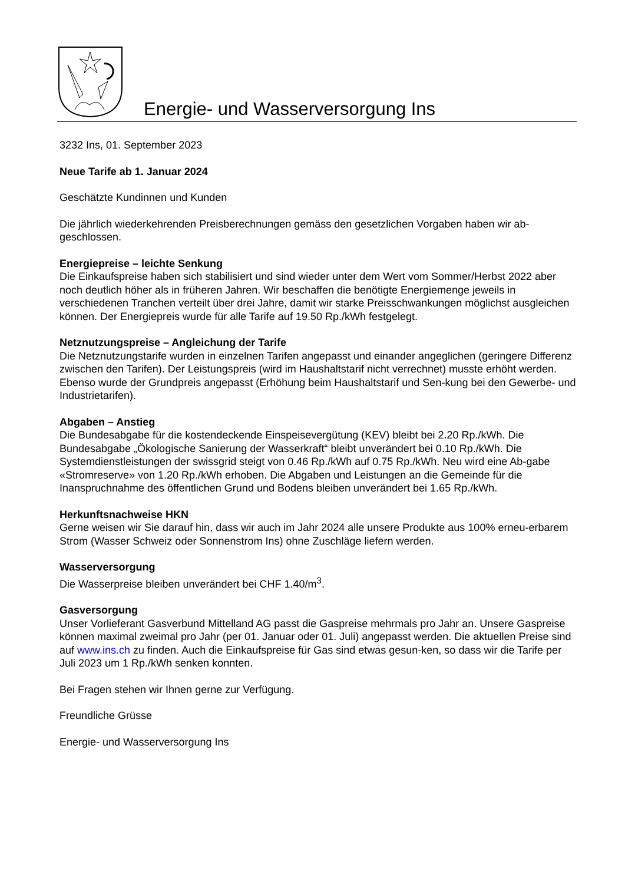Energie- und Wasserversorgung Ins
3232 Ins, 01. September 2023
Neue Tarife ab 1. Januar 2024
Geschätzte Kundinnen und Kunden
Die jährlich wiederkehrenden Preisberechnungen gemäss den gesetzlichen Vorgaben haben wir ab-geschlossen.
Energiepreise – leichte Senkung
Die Einkaufspreise haben sich stabilisiert und sind wieder unter dem Wert vom Sommer/Herbst 2022 aber noch deutlich höher als in früheren Jahren. Wir beschaffen die benötigte Energiemenge jeweils in verschiedenen Tranchen verteilt über drei Jahre, damit wir starke Preisschwankungen möglichst ausgleichen können. Der Energiepreis wurde für alle Tarife auf 19.50 Rp./kWh festgelegt.
Netznutzungspreise – Angleichung der Tarife
Die Netznutzungstarife wurden in einzelnen Tarifen angepasst und einander angeglichen (geringere Differenz zwischen den Tarifen). Der Leistungspreis (wird im Haushaltstarif nicht verrechnet) musste erhöht werden. Ebenso wurde der Grundpreis angepasst (Erhöhung beim Haushaltstarif und Sen-kung bei den Gewerbe- und Industrietarifen).
Abgaben – Anstieg
Die Bundesabgabe für die kostendeckende Einspeisevergütung (KEV) bleibt bei 2.20 Rp./kWh. Die Bundesabgabe „Ökologische Sanierung der Wasserkraft“ bleibt unverändert bei 0.10 Rp./kWh. Die Systemdienstleistungen der swissgrid steigt von 0.46 Rp./kWh auf 0.75 Rp./kWh. Neu wird eine Ab-gabe «Stromreserve» von 1.20 Rp./kWh erhoben. Die Abgaben und Leistungen an die Gemeinde für die Inanspruchnahme des öffentlichen Grund und Bodens bleiben unverändert bei 1.65 Rp./kWh.
Herkunftsnachweise HKN
Gerne weisen wir Sie darauf hin, dass wir auch im Jahr 2024 alle unsere Produkte aus 100% erneu-erbarem Strom (Wasser Schweiz oder Sonnenstrom Ins) ohne Zuschläge liefern werden.
Wasserversorgung
Die Wasserpreise bleiben unverändert bei CHF 1.40/m<sup>3</sup>.
Gasversorgung
Unser Vorlieferant Gasverbund Mittelland AG passt die Gaspreise mehrmals pro Jahr an. Unsere Gaspreise können maximal zweimal pro Jahr (per 01. Januar oder 01. Juli) angepasst werden. Die aktuellen Preise sind auf www.ins.ch zu finden. Auch die Einkaufspreise für Gas sind etwas gesun-ken, so dass wir die Tarife per Juli 2023 um 1 Rp./kWh senken konnten.
Bei Fragen stehen wir Ihnen gerne zur Verfügung.
Freundliche Grüsse
Energie- und Wasserversorgung Ins